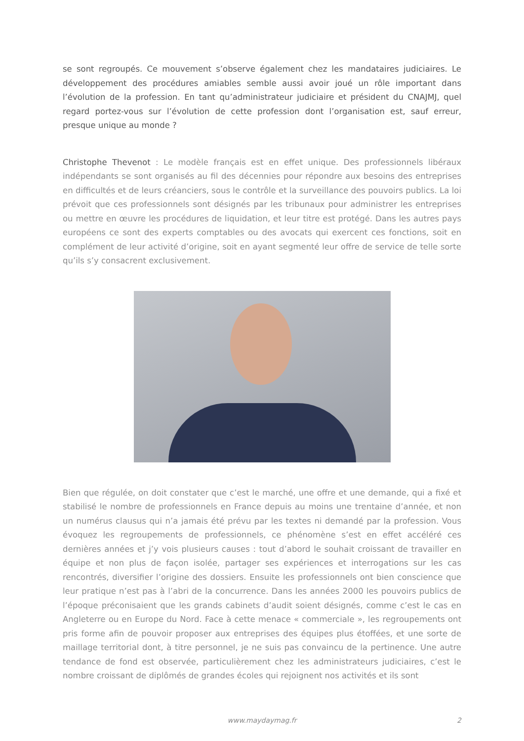se sont regroupés. Ce mouvement s’observe également chez les mandataires judiciaires. Le développement des procédures amiables semble aussi avoir joué un rôle important dans l’évolution de la profession. En tant qu’administrateur judiciaire et président du CNAJMJ, quel regard portez-vous sur l’évolution de cette profession dont l’organisation est, sauf erreur, presque unique au monde ?
Christophe Thevenot : Le modèle français est en effet unique. Des professionnels libéraux indépendants se sont organisés au fil des décennies pour répondre aux besoins des entreprises en difficultés et de leurs créanciers, sous le contrôle et la surveillance des pouvoirs publics. La loi prévoit que ces professionnels sont désignés par les tribunaux pour administrer les entreprises ou mettre en œuvre les procédures de liquidation, et leur titre est protégé. Dans les autres pays européens ce sont des experts comptables ou des avocats qui exercent ces fonctions, soit en complément de leur activité d’origine, soit en ayant segmenté leur offre de service de telle sorte qu’ils s’y consacrent exclusivement.
Bien que régulée, on doit constater que c’est le marché, une offre et une demande, qui a fixé et stabilisé le nombre de professionnels en France depuis au moins une trentaine d’année, et non un numérus clausus qui n’a jamais été prévu par les textes ni demandé par la profession. Vous évoquez les regroupements de professionnels, ce phénomène s’est en effet accéléré ces dernières années et j’y vois plusieurs causes : tout d’abord le souhait croissant de travailler en équipe et non plus de façon isolée, partager ses expériences et interrogations sur les cas rencontrés, diversifier l’origine des dossiers. Ensuite les professionnels ont bien conscience que leur pratique n’est pas à l’abri de la concurrence. Dans les années 2000 les pouvoirs publics de l’époque préconisaient que les grands cabinets d’audit soient désignés, comme c’est le cas en Angleterre ou en Europe du Nord. Face à cette menace « commerciale », les regroupements ont pris forme afin de pouvoir proposer aux entreprises des équipes plus étoffées, et une sorte de maillage territorial dont, à titre personnel, je ne suis pas convaincu de la pertinence. Une autre tendance de fond est observée, particulièrement chez les administrateurs judiciaires, c’est le nombre croissant de diplômés de grandes écoles qui rejoignent nos activités et ils sont
www.maydaymag.fr 2